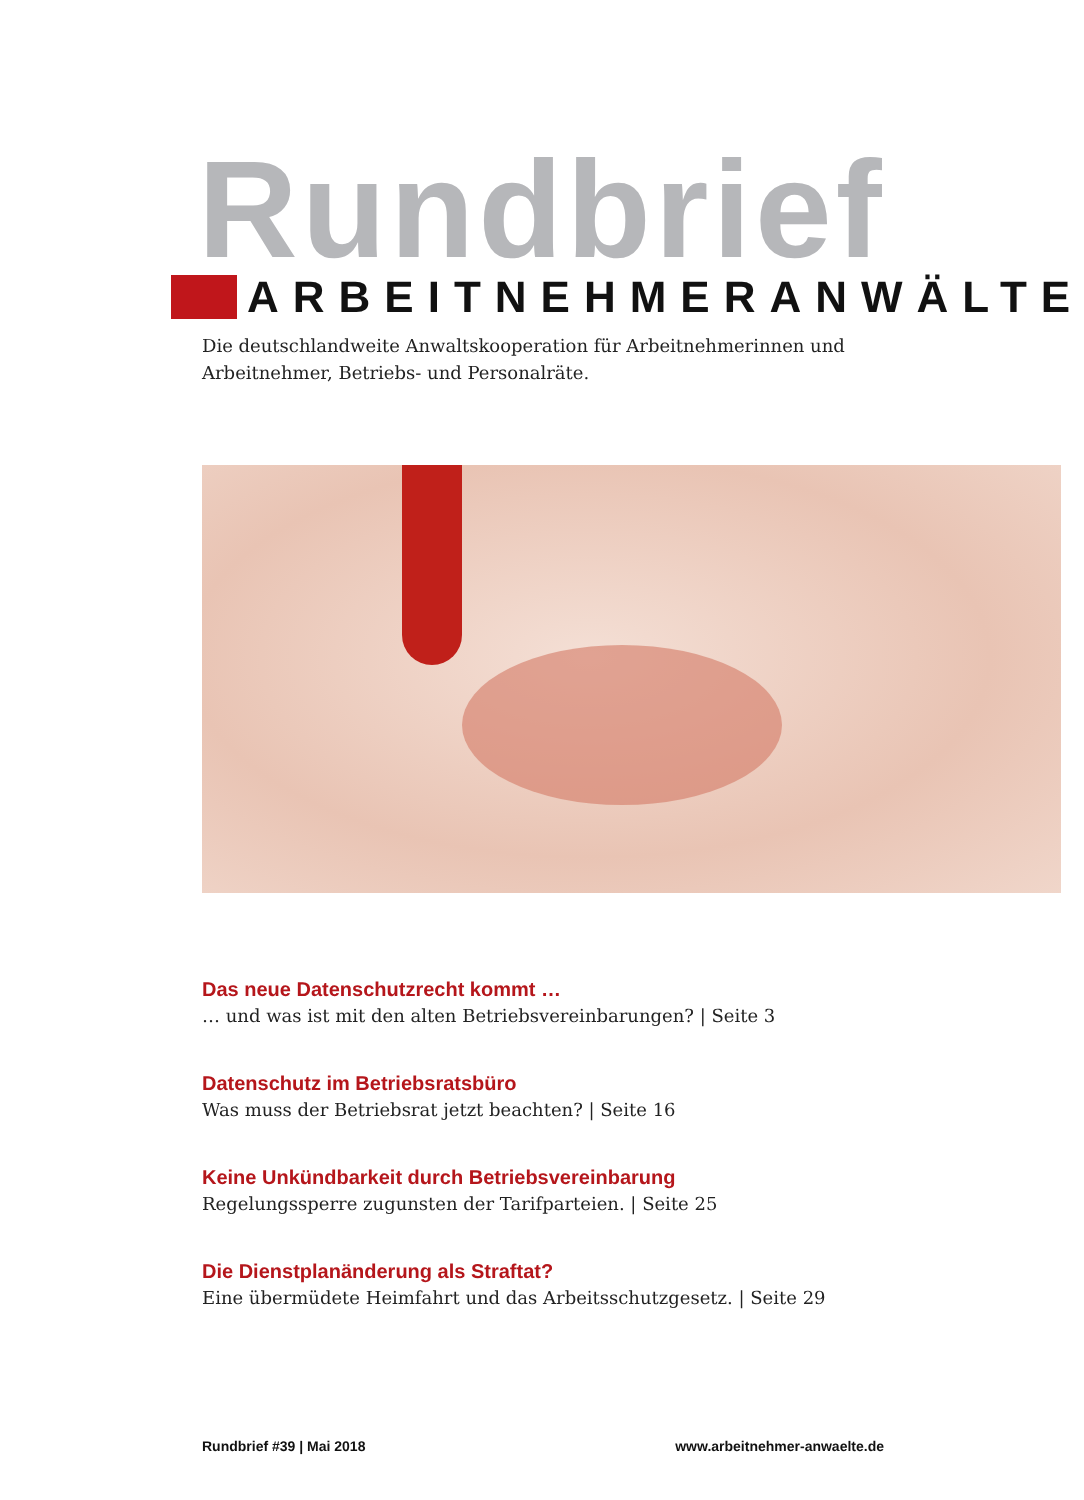Rundbrief
ARBEITNEHMERANWÄLTE
Die deutschlandweite Anwaltskooperation für Arbeitnehmerinnen und
Arbeitnehmer, Betriebs- und Personalräte.
Das neue Datenschutzrecht kommt …
… und was ist mit den alten Betriebsvereinbarungen? | Seite 3
Datenschutz im Betriebsratsbüro
Was muss der Betriebsrat jetzt beachten? | Seite 16
Keine Unkündbarkeit durch Betriebsvereinbarung
Regelungssperre zugunsten der Tarifparteien. | Seite 25
Die Dienstplanänderung als Straftat?
Eine übermüdete Heimfahrt und das Arbeitsschutzgesetz. | Seite 29
Rundbrief #39 | Mai 2018 www.arbeitnehmer-anwaelte.de